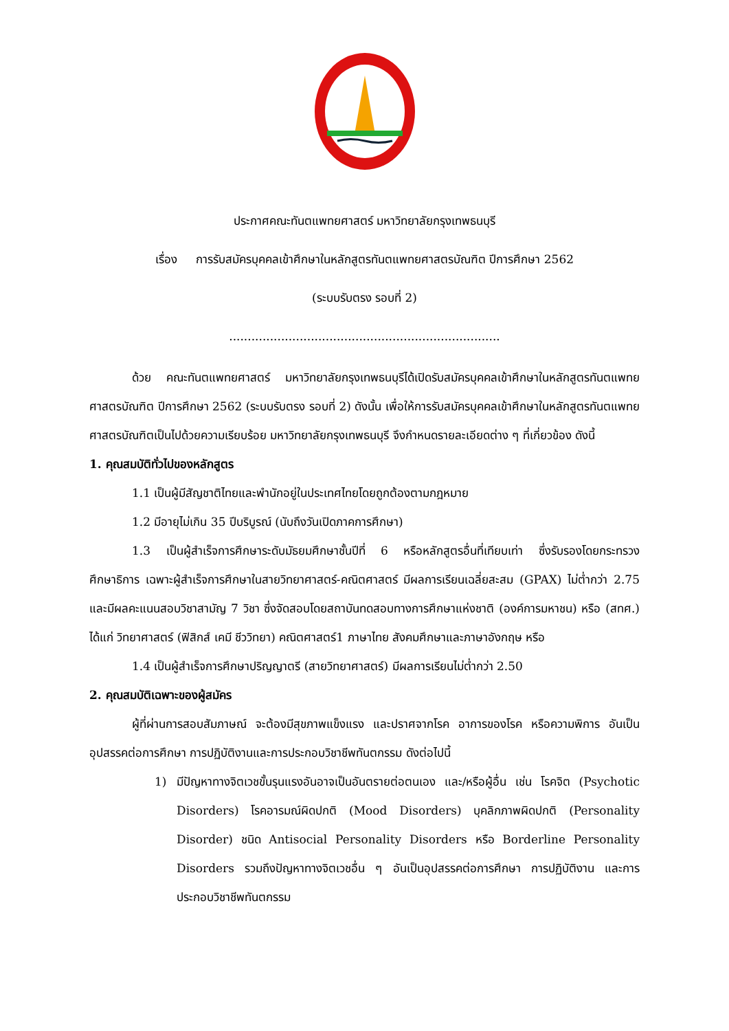ประกาศคณะทันตแพทยศาสตร์ มหาวิทยาลัยกรุงเทพธนบุรี
เรื่อง การรับสมัครบุคคลเข้าศึกษาในหลักสูตรทันตแพทยศาสตรบัณฑิต ปีการศึกษา 2562
(ระบบรับตรง รอบที่ 2)
.........................................................................
ด้วย คณะทันตแพทยศาสตร์ มหาวิทยาลัยกรุงเทพธนบุรีได้เปิดรับสมัครบุคคลเข้าศึกษาในหลักสูตรทันตแพทยศาสตรบัณฑิต ปีการศึกษา 2562 (ระบบรับตรง รอบที่ 2) ดังนั้น เพื่อให้การรับสมัครบุคคลเข้าศึกษาในหลักสูตรทันตแพทยศาสตรบัณฑิตเป็นไปด้วยความเรียบร้อย มหาวิทยาลัยกรุงเทพธนบุรี จึงกำหนดรายละเอียดต่าง ๆ ที่เกี่ยวข้อง ดังนี้
1. คุณสมบัติทั่วไปของหลักสูตร
1.1 เป็นผู้มีสัญชาติไทยและพำนักอยู่ในประเทศไทยโดยถูกต้องตามกฎหมาย
1.2 มีอายุไม่เกิน 35 ปีบริบูรณ์ (นับถึงวันเปิดภาคการศึกษา)
1.3 เป็นผู้สำเร็จการศึกษาระดับมัธยมศึกษาชั้นปีที่ 6 หรือหลักสูตรอื่นที่เทียบเท่า ซึ่งรับรองโดยกระทรวงศึกษาธิการ เฉพาะผู้สำเร็จการศึกษาในสายวิทยาศาสตร์-คณิตศาสตร์ มีผลการเรียนเฉลี่ยสะสม (GPAX) ไม่ต่ำกว่า 2.75 และมีผลคะแนนสอบวิชาสามัญ 7 วิชา ซึ่งจัดสอบโดยสถาบันทดสอบทางการศึกษาแห่งชาติ (องค์การมหาชน) หรือ (สทศ.) ได้แก่ วิทยาศาสตร์ (ฟิสิกส์ เคมี ชีววิทยา) คณิตศาสตร์1 ภาษาไทย สังคมศึกษาและภาษาอังกฤษ หรือ
1.4 เป็นผู้สำเร็จการศึกษาปริญญาตรี (สายวิทยาศาสตร์) มีผลการเรียนไม่ต่ำกว่า 2.50
2. คุณสมบัติเฉพาะของผู้สมัคร
ผู้ที่ผ่านการสอบสัมภาษณ์ จะต้องมีสุขภาพแข็งแรง และปราศจากโรค อาการของโรค หรือความพิการ อันเป็นอุปสรรคต่อการศึกษา การปฏิบัติงานและการประกอบวิชาชีพทันตกรรม ดังต่อไปนี้
1) มีปัญหาทางจิตเวชขั้นรุนแรงอันอาจเป็นอันตรายต่อตนเอง และ/หรือผู้อื่น เช่น โรคจิต (Psychotic Disorders) โรคอารมณ์ผิดปกติ (Mood Disorders) บุคลิกภาพผิดปกติ (Personality Disorder) ชนิด Antisocial Personality Disorders หรือ Borderline Personality Disorders รวมถึงปัญหาทางจิตเวชอื่น ๆ อันเป็นอุปสรรคต่อการศึกษา การปฏิบัติงาน และการประกอบวิชาชีพทันตกรรม